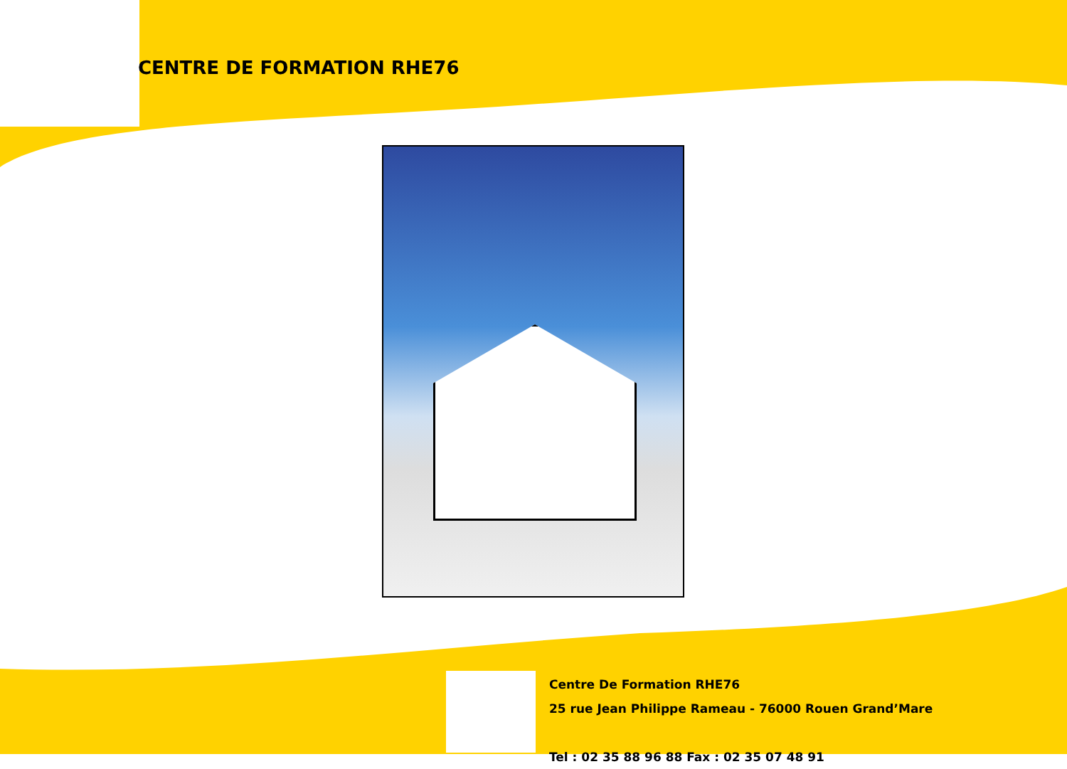CENTRE DE FORMATION RHE76
Centre De Formation RHE76
25 rue Jean Philippe Rameau - 76000 Rouen Grand’Mare
Tel : 02 35 88 96 88 Fax : 02 35 07 48 91